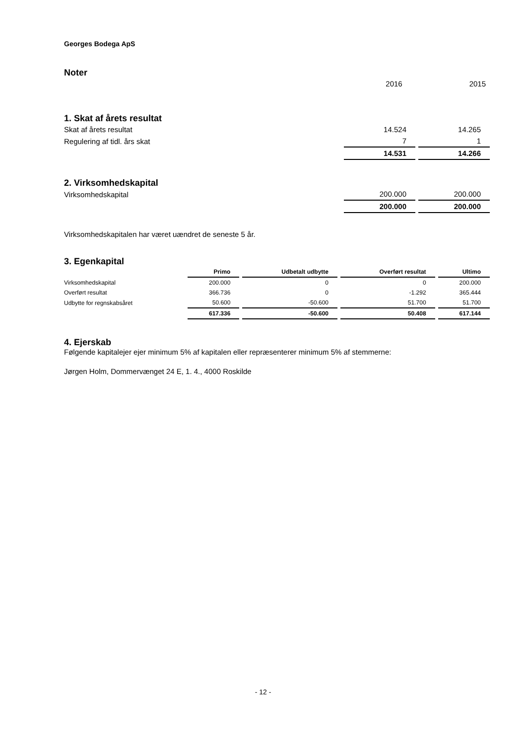Georges Bodega ApS
Noter
| | 2016 | 2015 |
1. Skat af årets resultat
| Skat af årets resultat | 14.524 | 14.265 |
| Regulering af tidl. års skat | 7 | 1 |
| | 14.531 | 14.266 |
2. Virksomhedskapital
| Virksomhedskapital | 200.000 | 200.000 |
| | 200.000 | 200.000 |
Virksomhedskapitalen har været uændret de seneste 5 år.
3. Egenkapital
| | Primo | Udbetalt udbytte | Overført resultat | Ultimo |
| --- | --- | --- | --- | --- |
| Virksomhedskapital | 200.000 | 0 | 0 | 200.000 |
| Overført resultat | 366.736 | 0 | -1.292 | 365.444 |
| Udbytte for regnskabsåret | 50.600 | -50.600 | 51.700 | 51.700 |
| | 617.336 | -50.600 | 50.408 | 617.144 |
4. Ejerskab
Følgende kapitalejer ejer minimum 5% af kapitalen eller repræsenterer minimum 5% af stemmerne:
Jørgen Holm, Dommervænget 24 E, 1. 4., 4000 Roskilde
- 12 -